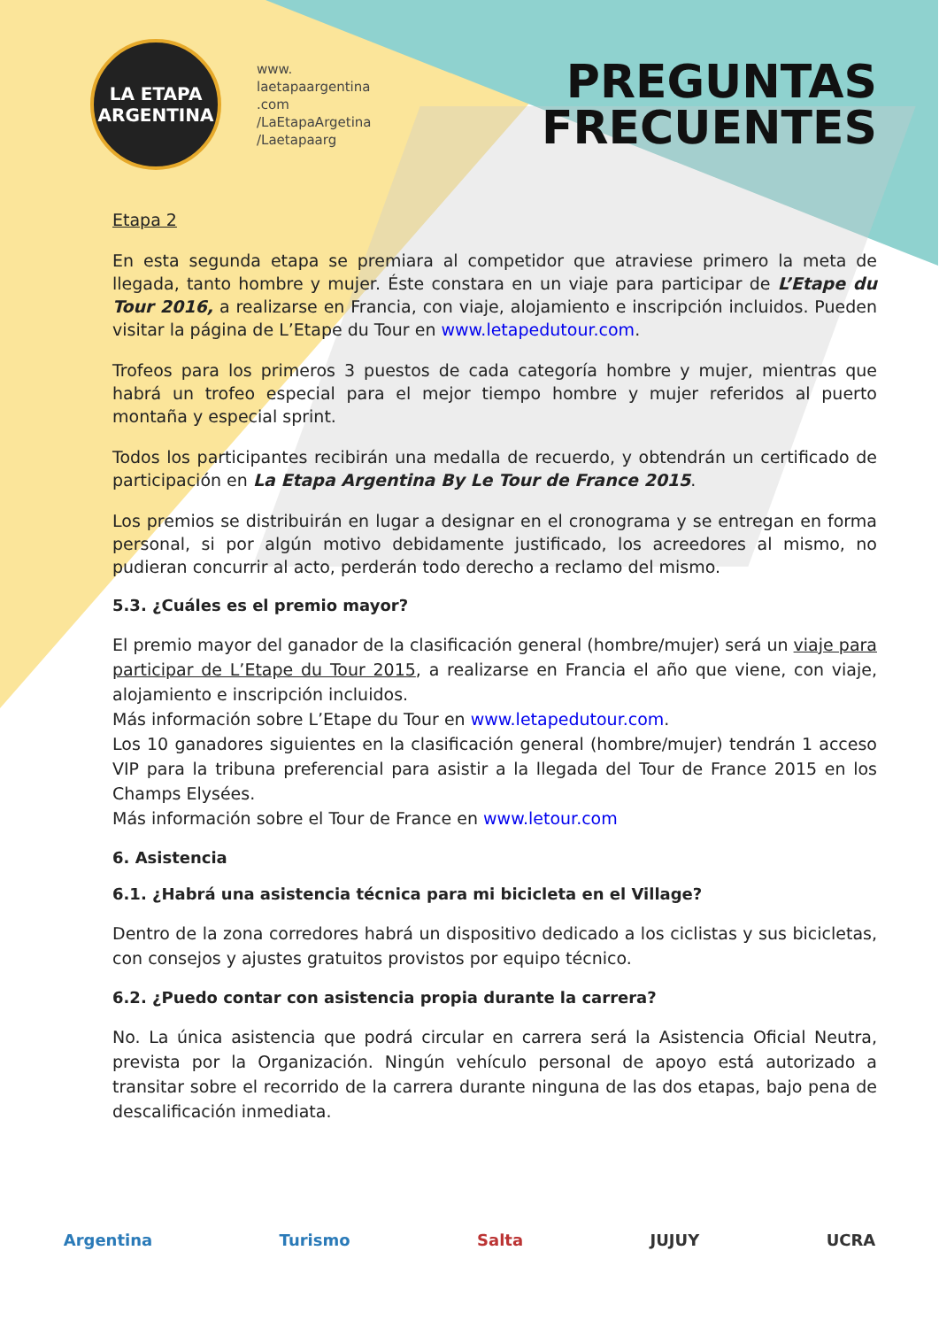LA ETAPA
ARGENTINA
www.
laetapaargentina
.com
/LaEtapaArgetina
/Laetapaarg
PREGUNTAS
FRECUENTES
Etapa 2
En esta segunda etapa se premiara al competidor que atraviese primero la meta de llegada, tanto hombre y mujer. Éste constara en un viaje para participar de L’Etape du Tour 2016, a realizarse en Francia, con viaje, alojamiento e inscripción incluidos. Pueden visitar la página de L’Etape du Tour en www.letapedutour.com.
Trofeos para los primeros 3 puestos de cada categoría hombre y mujer, mientras que habrá un trofeo especial para el mejor tiempo hombre y mujer referidos al puerto montaña y especial sprint.
Todos los participantes recibirán una medalla de recuerdo, y obtendrán un certificado de participación en La Etapa Argentina By Le Tour de France 2015.
Los premios se distribuirán en lugar a designar en el cronograma y se entregan en forma personal, si por algún motivo debidamente justificado, los acreedores al mismo, no pudieran concurrir al acto, perderán todo derecho a reclamo del mismo.
5.3. ¿Cuáles es el premio mayor?
El premio mayor del ganador de la clasificación general (hombre/mujer) será un viaje para participar de L’Etape du Tour 2015, a realizarse en Francia el año que viene, con viaje, alojamiento e inscripción incluidos.
Más información sobre L’Etape du Tour en www.letapedutour.com.
Los 10 ganadores siguientes en la clasificación general (hombre/mujer) tendrán 1 acceso VIP para la tribuna preferencial para asistir a la llegada del Tour de France 2015 en los Champs Elysées.
Más información sobre el Tour de France en www.letour.com
6. Asistencia
6.1. ¿Habrá una asistencia técnica para mi bicicleta en el Village?
Dentro de la zona corredores habrá un dispositivo dedicado a los ciclistas y sus bicicletas, con consejos y ajustes gratuitos provistos por equipo técnico.
6.2. ¿Puedo contar con asistencia propia durante la carrera?
No. La única asistencia que podrá circular en carrera será la Asistencia Oficial Neutra, prevista por la Organización. Ningún vehículo personal de apoyo está autorizado a transitar sobre el recorrido de la carrera durante ninguna de las dos etapas, bajo pena de descalificación inmediata.
Argentina Turismo Salta JUJUY UCRA